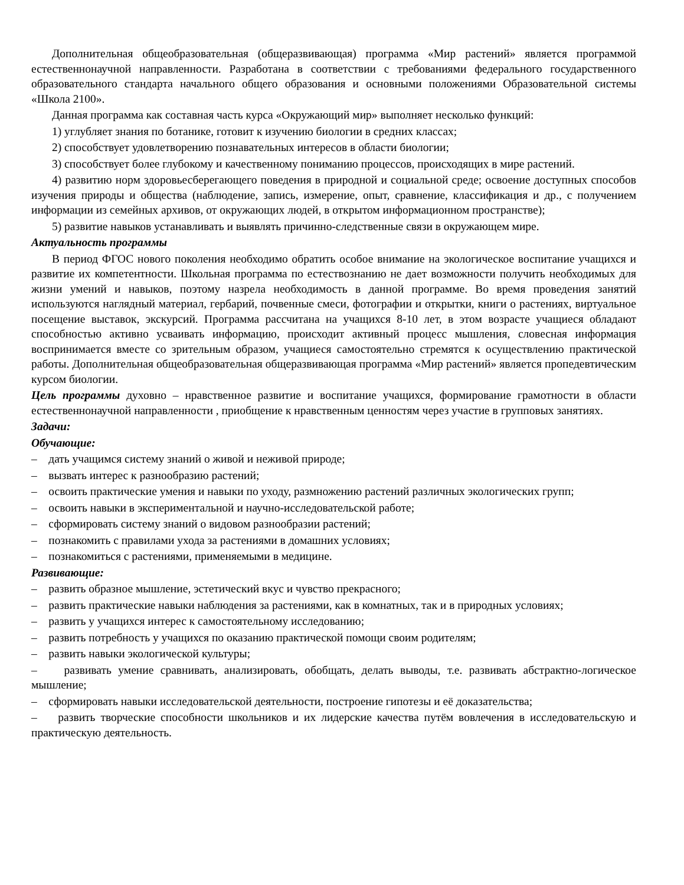Дополнительная общеобразовательная (общеразвивающая) программа «Мир растений» является программой естественнонаучной направленности. Разработана в соответствии с требованиями федерального государственного образовательного стандарта начального общего образования и основными положениями Образовательной системы «Школа 2100».
Данная программа как составная часть курса «Окружающий мир» выполняет несколько функций:
1) углубляет знания по ботанике, готовит к изучению биологии в средних классах;
2) способствует удовлетворению познавательных интересов в области биологии;
3) способствует более глубокому и качественному пониманию процессов, происходящих в мире растений.
4) развитию норм здоровьесберегающего поведения в природной и социальной среде; освоение доступных способов изучения природы и общества (наблюдение, запись, измерение, опыт, сравнение, классификация и др., с получением информации из семейных архивов, от окружающих людей, в открытом информационном пространстве);
5) развитие навыков устанавливать и выявлять причинно-следственные связи в окружающем мире.
Актуальность программы
В период ФГОС нового поколения необходимо обратить особое внимание на экологическое воспитание учащихся и развитие их компетентности. Школьная программа по естествознанию не дает возможности получить необходимых для жизни умений и навыков, поэтому назрела необходимость в данной программе. Во время проведения занятий используются наглядный материал, гербарий, почвенные смеси, фотографии и открытки, книги о растениях, виртуальное посещение выставок, экскурсий. Программа рассчитана на учащихся 8-10 лет, в этом возрасте учащиеся обладают способностью активно усваивать информацию, происходит активный процесс мышления, словесная информация воспринимается вместе со зрительным образом, учащиеся самостоятельно стремятся к осуществлению практической работы. Дополнительная общеобразовательная общеразвивающая программа «Мир растений» является пропедевтическим курсом биологии.
Цель программы духовно – нравственное развитие и воспитание учащихся, формирование грамотности в области естественнонаучной направленности , приобщение к нравственным ценностям через участие в групповых занятиях.
Задачи:
Обучающие:
– дать учащимся систему знаний о живой и неживой природе;
– вызвать интерес к разнообразию растений;
– освоить практические умения и навыки по уходу, размножению растений различных экологических групп;
– освоить навыки в экспериментальной и научно-исследовательской работе;
– сформировать систему знаний о видовом разнообразии растений;
– познакомить с правилами ухода за растениями в домашних условиях;
– познакомиться с растениями, применяемыми в медицине.
Развивающие:
– развить образное мышление, эстетический вкус и чувство прекрасного;
– развить практические навыки наблюдения за растениями, как в комнатных, так и в природных условиях;
– развить у учащихся интерес к самостоятельному исследованию;
– развить потребность у учащихся по оказанию практической помощи своим родителям;
– развить навыки экологической культуры;
– развивать умение сравнивать, анализировать, обобщать, делать выводы, т.е. развивать абстрактно-логическое мышление;
– сформировать навыки исследовательской деятельности, построение гипотезы и её доказательства;
– развить творческие способности школьников и их лидерские качества путём вовлечения в исследовательскую и практическую деятельность.